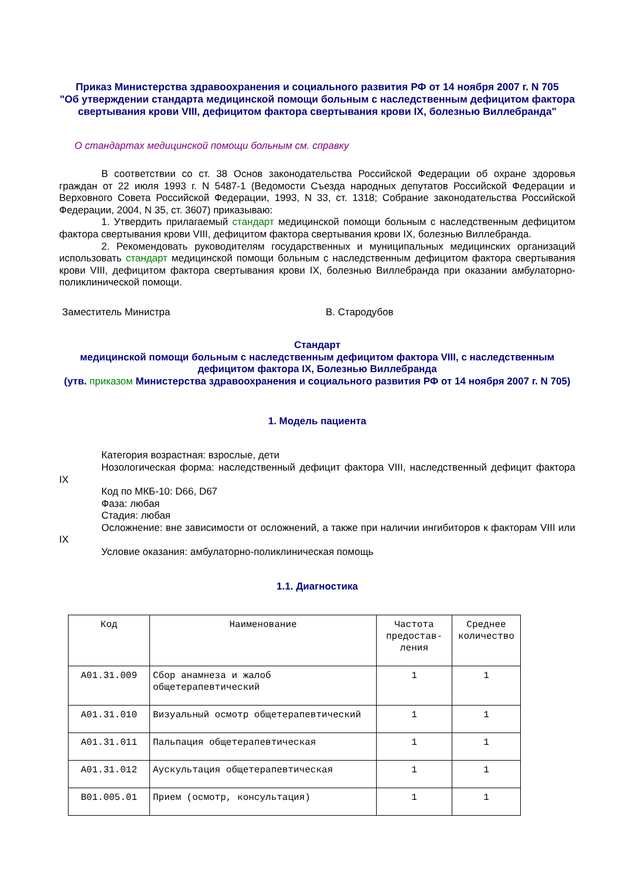Приказ Министерства здравоохранения и социального развития РФ от 14 ноября 2007 г. N 705
"Об утверждении стандарта медицинской помощи больным с наследственным дефицитом фактора свертывания крови VIII, дефицитом фактора свертывания крови IX, болезнью Виллебранда"
О стандартах медицинской помощи больным см. справку
В соответствии со ст. 38 Основ законодательства Российской Федерации об охране здоровья граждан от 22 июля 1993 г. N 5487-1 (Ведомости Съезда народных депутатов Российской Федерации и Верховного Совета Российской Федерации, 1993, N 33, ст. 1318; Собрание законодательства Российской Федерации, 2004, N 35, ст. 3607) приказываю:
1. Утвердить прилагаемый стандарт медицинской помощи больным с наследственным дефицитом фактора свертывания крови VIII, дефицитом фактора свертывания крови IX, болезнью Виллебранда.
2. Рекомендовать руководителям государственных и муниципальных медицинских организаций использовать стандарт медицинской помощи больным с наследственным дефицитом фактора свертывания крови VIII, дефицитом фактора свертывания крови IX, болезнью Виллебранда при оказании амбулаторно-поликлинической помощи.
Заместитель Министра В. Стародубов
Стандарт
медицинской помощи больным с наследственным дефицитом фактора VIII, с наследственным дефицитом фактора IX, Болезнью Виллебранда
(утв. приказом Министерства здравоохранения и социального развития РФ от 14 ноября 2007 г. N 705)
1. Модель пациента
Категория возрастная: взрослые, дети
Нозологическая форма: наследственный дефицит фактора VIII, наследственный дефицит фактора IX
Код по МКБ-10: D66, D67
Фаза: любая
Стадия: любая
Осложнение: вне зависимости от осложнений, а также при наличии ингибиторов к факторам VIII или IX
Условие оказания: амбулаторно-поликлиническая помощь
1.1. Диагностика
| Код | Наименование | Частота предостав-ления | Среднее количество |
| --- | --- | --- | --- |
| A01.31.009 | Сбор анамнеза и жалоб общетерапевтический | 1 | 1 |
| A01.31.010 | Визуальный осмотр общетерапевтический | 1 | 1 |
| A01.31.011 | Пальпация общетерапевтическая | 1 | 1 |
| A01.31.012 | Аускультация общетерапевтическая | 1 | 1 |
| B01.005.01 | Прием (осмотр, консультация) | 1 | 1 |